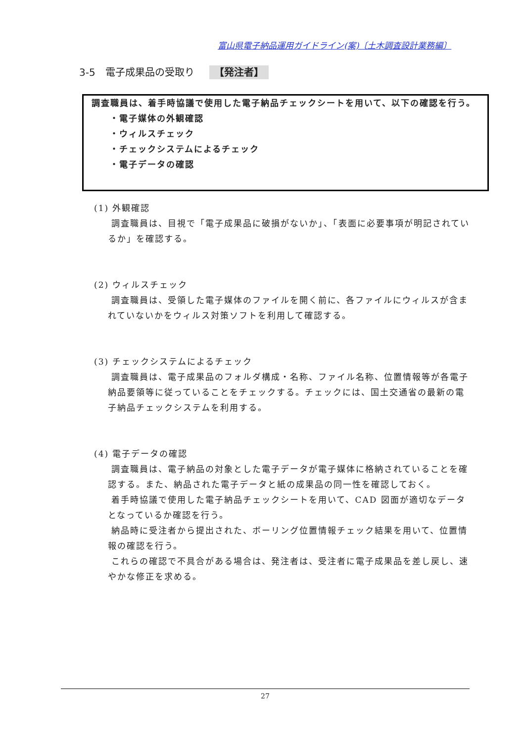富山県電子納品運用ガイドライン(案)〔土木調査設計業務編〕
3-5　電子成果品の受取り 【発注者】
調査職員は、着手時協議で使用した電子納品チェックシートを用いて、以下の確認を行う。
・電子媒体の外観確認
・ウィルスチェック
・チェックシステムによるチェック
・電子データの確認
(1) 外観確認
調査職員は、目視で「電子成果品に破損がないか」、「表面に必要事項が明記されているか」を確認する。
(2) ウィルスチェック
調査職員は、受領した電子媒体のファイルを開く前に、各ファイルにウィルスが含まれていないかをウィルス対策ソフトを利用して確認する。
(3) チェックシステムによるチェック
調査職員は、電子成果品のフォルダ構成・名称、ファイル名称、位置情報等が各電子納品要領等に従っていることをチェックする。チェックには、国土交通省の最新の電子納品チェックシステムを利用する。
(4) 電子データの確認
調査職員は、電子納品の対象とした電子データが電子媒体に格納されていることを確認する。また、納品された電子データと紙の成果品の同一性を確認しておく。
着手時協議で使用した電子納品チェックシートを用いて、CAD 図面が適切なデータとなっているか確認を行う。
納品時に受注者から提出された、ボーリング位置情報チェック結果を用いて、位置情報の確認を行う。
これらの確認で不具合がある場合は、発注者は、受注者に電子成果品を差し戻し、速やかな修正を求める。
27